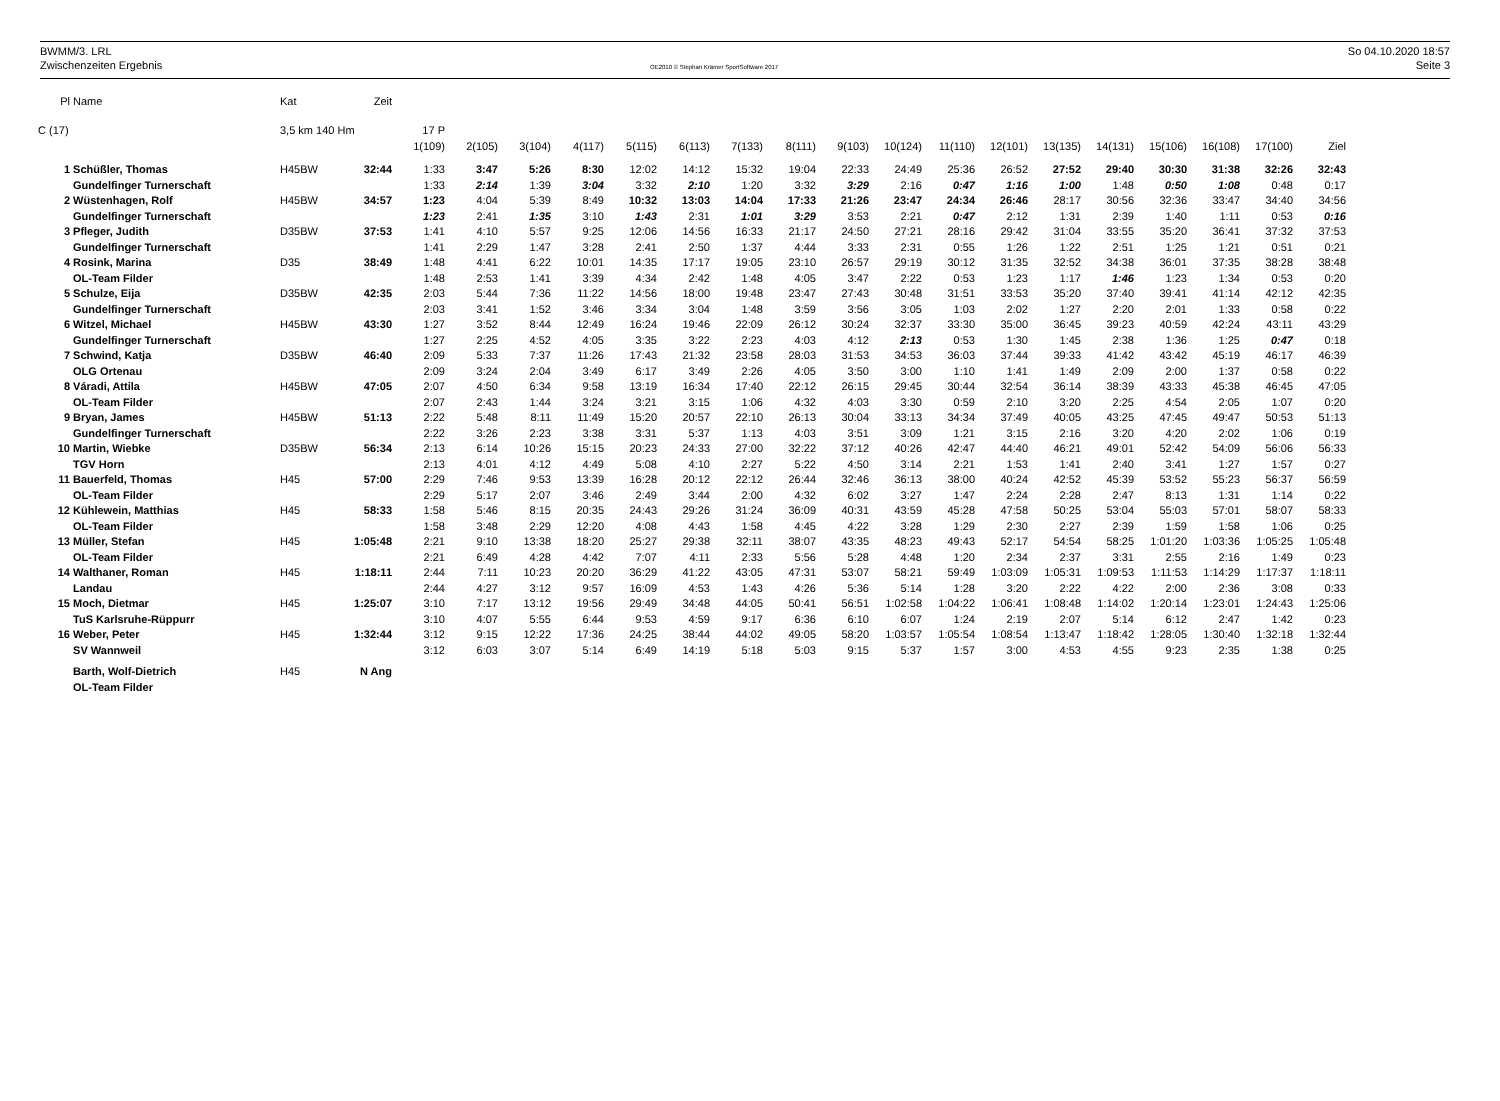BWMM/3. LRL
Zwischenzeiten Ergebnis
OE2010 © Stephan Krämer SportSoftware 2017
So 04.10.2020 18:57
Seite 3
| Pl | Name | Kat | Zeit | | | | | | | | | | | | | | | | | | |
| C (17) | | 3,5 km 140 Hm | | 17 P | | | | | | | | | | | | | | | | | |
| | | | | 1(109) | 2(105) | 3(104) | 4(117) | 5(115) | 6(113) | 7(133) | 8(111) | 9(103) | 10(124) | 11(110) | 12(101) | 13(135) | 14(131) | 15(106) | 16(108) | 17(100) | Ziel |
| 1 | Schüßler, Thomas | H45BW | 32:44 | 1:33 | 3:47 | 5:26 | 8:30 | 12:02 | 14:12 | 15:32 | 19:04 | 22:33 | 24:49 | 25:36 | 26:52 | 27:52 | 29:40 | 30:30 | 31:38 | 32:26 | 32:43 |
| | Gundelfinger Turnerschaft | | | 1:33 | 2:14 | 1:39 | 3:04 | 3:32 | 2:10 | 1:20 | 3:32 | 3:29 | 2:16 | 0:47 | 1:16 | 1:00 | 1:48 | 0:50 | 1:08 | 0:48 | 0:17 |
| 2 | Wüstenhagen, Rolf | H45BW | 34:57 | 1:23 | 4:04 | 5:39 | 8:49 | 10:32 | 13:03 | 14:04 | 17:33 | 21:26 | 23:47 | 24:34 | 26:46 | 28:17 | 30:56 | 32:36 | 33:47 | 34:40 | 34:56 |
| | Gundelfinger Turnerschaft | | | 1:23 | 2:41 | 1:35 | 3:10 | 1:43 | 2:31 | 1:01 | 3:29 | 3:53 | 2:21 | 0:47 | 2:12 | 1:31 | 2:39 | 1:40 | 1:11 | 0:53 | 0:16 |
| 3 | Pfleger, Judith | D35BW | 37:53 | 1:41 | 4:10 | 5:57 | 9:25 | 12:06 | 14:56 | 16:33 | 21:17 | 24:50 | 27:21 | 28:16 | 29:42 | 31:04 | 33:55 | 35:20 | 36:41 | 37:32 | 37:53 |
| | Gundelfinger Turnerschaft | | | 1:41 | 2:29 | 1:47 | 3:28 | 2:41 | 2:50 | 1:37 | 4:44 | 3:33 | 2:31 | 0:55 | 1:26 | 1:22 | 2:51 | 1:25 | 1:21 | 0:51 | 0:21 |
| 4 | Rosink, Marina | D35 | 38:49 | 1:48 | 4:41 | 6:22 | 10:01 | 14:35 | 17:17 | 19:05 | 23:10 | 26:57 | 29:19 | 30:12 | 31:35 | 32:52 | 34:38 | 36:01 | 37:35 | 38:28 | 38:48 |
| | OL-Team Filder | | | 1:48 | 2:53 | 1:41 | 3:39 | 4:34 | 2:42 | 1:48 | 4:05 | 3:47 | 2:22 | 0:53 | 1:23 | 1:17 | 1:46 | 1:23 | 1:34 | 0:53 | 0:20 |
| 5 | Schulze, Eija | D35BW | 42:35 | 2:03 | 5:44 | 7:36 | 11:22 | 14:56 | 18:00 | 19:48 | 23:47 | 27:43 | 30:48 | 31:51 | 33:53 | 35:20 | 37:40 | 39:41 | 41:14 | 42:12 | 42:35 |
| | Gundelfinger Turnerschaft | | | 2:03 | 3:41 | 1:52 | 3:46 | 3:34 | 3:04 | 1:48 | 3:59 | 3:56 | 3:05 | 1:03 | 2:02 | 1:27 | 2:20 | 2:01 | 1:33 | 0:58 | 0:22 |
| 6 | Witzel, Michael | H45BW | 43:30 | 1:27 | 3:52 | 8:44 | 12:49 | 16:24 | 19:46 | 22:09 | 26:12 | 30:24 | 32:37 | 33:30 | 35:00 | 36:45 | 39:23 | 40:59 | 42:24 | 43:11 | 43:29 |
| | Gundelfinger Turnerschaft | | | 1:27 | 2:25 | 4:52 | 4:05 | 3:35 | 3:22 | 2:23 | 4:03 | 4:12 | 2:13 | 0:53 | 1:30 | 1:45 | 2:38 | 1:36 | 1:25 | 0:47 | 0:18 |
| 7 | Schwind, Katja | D35BW | 46:40 | 2:09 | 5:33 | 7:37 | 11:26 | 17:43 | 21:32 | 23:58 | 28:03 | 31:53 | 34:53 | 36:03 | 37:44 | 39:33 | 41:42 | 43:42 | 45:19 | 46:17 | 46:39 |
| | OLG Ortenau | | | 2:09 | 3:24 | 2:04 | 3:49 | 6:17 | 3:49 | 2:26 | 4:05 | 3:50 | 3:00 | 1:10 | 1:41 | 1:49 | 2:09 | 2:00 | 1:37 | 0:58 | 0:22 |
| 8 | Váradi, Attila | H45BW | 47:05 | 2:07 | 4:50 | 6:34 | 9:58 | 13:19 | 16:34 | 17:40 | 22:12 | 26:15 | 29:45 | 30:44 | 32:54 | 36:14 | 38:39 | 43:33 | 45:38 | 46:45 | 47:05 |
| | OL-Team Filder | | | 2:07 | 2:43 | 1:44 | 3:24 | 3:21 | 3:15 | 1:06 | 4:32 | 4:03 | 3:30 | 0:59 | 2:10 | 3:20 | 2:25 | 4:54 | 2:05 | 1:07 | 0:20 |
| 9 | Bryan, James | H45BW | 51:13 | 2:22 | 5:48 | 8:11 | 11:49 | 15:20 | 20:57 | 22:10 | 26:13 | 30:04 | 33:13 | 34:34 | 37:49 | 40:05 | 43:25 | 47:45 | 49:47 | 50:53 | 51:13 |
| | Gundelfinger Turnerschaft | | | 2:22 | 3:26 | 2:23 | 3:38 | 3:31 | 5:37 | 1:13 | 4:03 | 3:51 | 3:09 | 1:21 | 3:15 | 2:16 | 3:20 | 4:20 | 2:02 | 1:06 | 0:19 |
| 10 | Martin, Wiebke | D35BW | 56:34 | 2:13 | 6:14 | 10:26 | 15:15 | 20:23 | 24:33 | 27:00 | 32:22 | 37:12 | 40:26 | 42:47 | 44:40 | 46:21 | 49:01 | 52:42 | 54:09 | 56:06 | 56:33 |
| | TGV Horn | | | 2:13 | 4:01 | 4:12 | 4:49 | 5:08 | 4:10 | 2:27 | 5:22 | 4:50 | 3:14 | 2:21 | 1:53 | 1:41 | 2:40 | 3:41 | 1:27 | 1:57 | 0:27 |
| 11 | Bauerfeld, Thomas | H45 | 57:00 | 2:29 | 7:46 | 9:53 | 13:39 | 16:28 | 20:12 | 22:12 | 26:44 | 32:46 | 36:13 | 38:00 | 40:24 | 42:52 | 45:39 | 53:52 | 55:23 | 56:37 | 56:59 |
| | OL-Team Filder | | | 2:29 | 5:17 | 2:07 | 3:46 | 2:49 | 3:44 | 2:00 | 4:32 | 6:02 | 3:27 | 1:47 | 2:24 | 2:28 | 2:47 | 8:13 | 1:31 | 1:14 | 0:22 |
| 12 | Kühlewein, Matthias | H45 | 58:33 | 1:58 | 5:46 | 8:15 | 20:35 | 24:43 | 29:26 | 31:24 | 36:09 | 40:31 | 43:59 | 45:28 | 47:58 | 50:25 | 53:04 | 55:03 | 57:01 | 58:07 | 58:33 |
| | OL-Team Filder | | | 1:58 | 3:48 | 2:29 | 12:20 | 4:08 | 4:43 | 1:58 | 4:45 | 4:22 | 3:28 | 1:29 | 2:30 | 2:27 | 2:39 | 1:59 | 1:58 | 1:06 | 0:25 |
| 13 | Müller, Stefan | H45 | 1:05:48 | 2:21 | 9:10 | 13:38 | 18:20 | 25:27 | 29:38 | 32:11 | 38:07 | 43:35 | 48:23 | 49:43 | 52:17 | 54:54 | 58:25 | 1:01:20 | 1:03:36 | 1:05:25 | 1:05:48 |
| | OL-Team Filder | | | 2:21 | 6:49 | 4:28 | 4:42 | 7:07 | 4:11 | 2:33 | 5:56 | 5:28 | 4:48 | 1:20 | 2:34 | 2:37 | 3:31 | 2:55 | 2:16 | 1:49 | 0:23 |
| 14 | Walthaner, Roman | H45 | 1:18:11 | 2:44 | 7:11 | 10:23 | 20:20 | 36:29 | 41:22 | 43:05 | 47:31 | 53:07 | 58:21 | 59:49 | 1:03:09 | 1:05:31 | 1:09:53 | 1:11:53 | 1:14:29 | 1:17:37 | 1:18:11 |
| | Landau | | | 2:44 | 4:27 | 3:12 | 9:57 | 16:09 | 4:53 | 1:43 | 4:26 | 5:36 | 5:14 | 1:28 | 3:20 | 2:22 | 4:22 | 2:00 | 2:36 | 3:08 | 0:33 |
| 15 | Moch, Dietmar | H45 | 1:25:07 | 3:10 | 7:17 | 13:12 | 19:56 | 29:49 | 34:48 | 44:05 | 50:41 | 56:51 | 1:02:58 | 1:04:22 | 1:06:41 | 1:08:48 | 1:14:02 | 1:20:14 | 1:23:01 | 1:24:43 | 1:25:06 |
| | TuS Karlsruhe-Rüppurr | | | 3:10 | 4:07 | 5:55 | 6:44 | 9:53 | 4:59 | 9:17 | 6:36 | 6:10 | 6:07 | 1:24 | 2:19 | 2:07 | 5:14 | 6:12 | 2:47 | 1:42 | 0:23 |
| 16 | Weber, Peter | H45 | 1:32:44 | 3:12 | 9:15 | 12:22 | 17:36 | 24:25 | 38:44 | 44:02 | 49:05 | 58:20 | 1:03:57 | 1:05:54 | 1:08:54 | 1:13:47 | 1:18:42 | 1:28:05 | 1:30:40 | 1:32:18 | 1:32:44 |
| | SV Wannweil | | | 3:12 | 6:03 | 3:07 | 5:14 | 6:49 | 14:19 | 5:18 | 5:03 | 9:15 | 5:37 | 1:57 | 3:00 | 4:53 | 4:55 | 9:23 | 2:35 | 1:38 | 0:25 |
| | Barth, Wolf-Dietrich | H45 | N Ang | | | | | | | | | | | | | | | | | | |
| | OL-Team Filder | | | | | | | | | | | | | | | | | | | | |